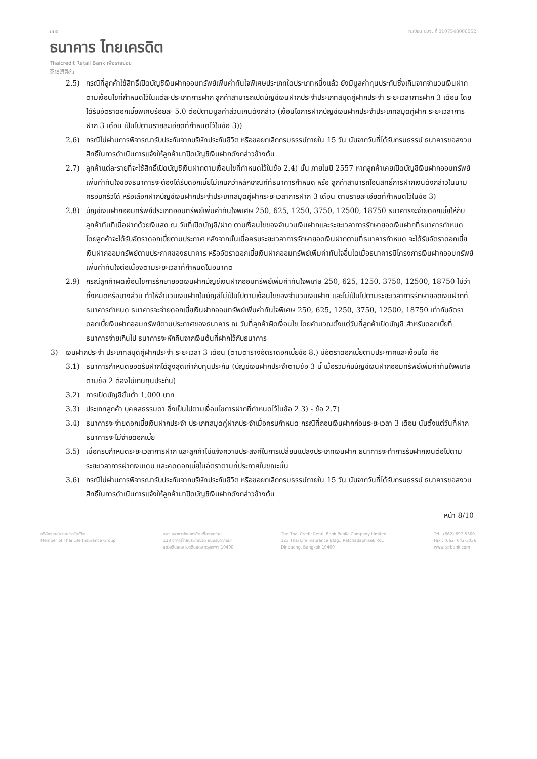บมจ.
ธนาคาร ไทยเครดิต
Thaicredit Retail Bank เพื่อรายย่อย
泰信貸銀行
ทะเบียน บมจ. ที่ 0107548000552
2.5) กรณีที่ลูกค้าใช้สิทธิ์เปิดบัญชีเงินฝากออมทรัพย์เพิ่มค่าทันใจพิเศษประเภทใดประเภทหนึ่งแล้ว ยังมีมูลค่าทุนประกันซึ่งเกินจากจำนวนเงินฝากตามเงื่อนไขที่กำหนดไว้ในแต่ละประเภทการฝาก ลูกค้าสามารถเปิดบัญชีเงินฝากประจำประเภทสมุดคู่ฝากประจำ ระยะเวลาการฝาก 3 เดือน โดยได้รับอัตราดอกเบี้ยพิเศษร้อยละ 5.0 ต่อปีตามมูลค่าส่วนเกินดังกล่าว (เงื่อนไขการฝากบัญชีเงินฝากประจำประเภทสมุดคู่ฝาก ระยะเวลาการฝาก 3 เดือน เป็นไปตามรายละเอียดที่กำหนดไว้ในข้อ 3))
2.6) กรณีไม่ผ่านการพิจารณารับประกันจากบริษัทประกันชีวิต หรือขอยกเลิกกรมธรรม์ภายใน 15 วัน นับจากวันที่ได้รับกรมธรรม์ ธนาคารขอสงวนสิทธิ์ในการดำเนินการแจ้งให้ลูกค้ามาปิดบัญชีเงินฝากดังกล่าวข้างต้น
2.7) ลูกค้าแต่ละรายที่จะใช้สิทธิ์เปิดบัญชีเงินฝากตามเงื่อนไขที่กำหนดไว้ในข้อ 2.4) นั้น ภายในปี 2557 หากลูกค้าเคยเปิดบัญชีเงินฝากออมทรัพย์เพิ่มค่าทันใจของธนาคารจะต้องได้รับดอกเบี้ยไม่เกินกว่าหลักเกณฑ์ที่ธนาคารกำหนด หรือ ลูกค้าสามารถโอนสิทธิ์การฝากเงินดังกล่าวในนามครอบครัวได้ หรือเลือกฝากบัญชีเงินฝากประจำประเภทสมุดคู่ฝากระยะเวลาการฝาก 3 เดือน ตามรายละเอียดที่กำหนดไว้ในข้อ 3)
2.8) บัญชีเงินฝากออมทรัพย์ประเภทออมทรัพย์เพิ่มค่าทันใจพิเศษ 250, 625, 1250, 3750, 12500, 18750 ธนาคารจะจ่ายดอกเบี้ยให้กับลูกค้าทันทีเมื่อฝากด้วยเงินสด ณ วันที่เปิดบัญชี/ฝาก ตามเงื่อนไขของจำนวนเงินฝากและระยะเวลาการรักษายอดเงินฝากที่ธนาคารกำหนด โดยลูกค้าจะได้รับอัตราดอกเบี้ยตามประกาศ หลังจากนั้นเมื่อครบระยะเวลาการรักษายอดเงินฝากตามที่ธนาคารกำหนด จะได้รับอัตราดอกเบี้ยเงินฝากออมทรัพย์ตามประกาศของธนาคาร หรืออัตราดอกเบี้ยเงินฝากออมทรัพย์เพิ่มค่าทันใจอื่นใดเมื่อธนาคารมีโครงการเงินฝากออมทรัพย์เพิ่มค่าทันใจต่อเนื่องตามระยะเวลาที่กำหนดในอนาคต
2.9) กรณีลูกค้าผิดเงื่อนไขการรักษายอดเงินฝากบัญชีเงินฝากออมทรัพย์เพิ่มค่าทันใจพิเศษ 250, 625, 1250, 3750, 12500, 18750 ไม่ว่าทั้งหมดหรือบางส่วน ทำให้จำนวนเงินฝากในบัญชีไม่เป็นไปตามเงื่อนไขของจำนวนเงินฝาก และไม่เป็นไปตามระยะเวลาการรักษายอดเงินฝากที่ธนาคารกำหนด ธนาคารจะจ่ายดอกเบี้ยเงินฝากออมทรัพย์เพิ่มค่าทันใจพิเศษ 250, 625, 1250, 3750, 12500, 18750 เท่ากับอัตราดอกเบี้ยเงินฝากออมทรัพย์ตามประกาศของธนาคาร ณ วันที่ลูกค้าผิดเงื่อนไข โดยคำนวณตั้งแต่วันที่ลูกค้าเปิดบัญชี สำหรับดอกเบี้ยที่ธนาคารจ่ายเกินไป ธนาคารจะหักคืนจากเงินต้นที่ฝากไว้กับธนาคาร
3) เงินฝากประจำ ประเภทสมุดคู่ฝากประจำ ระยะเวลา 3 เดือน (ตามตารางอัตราดอกเบี้ยข้อ 8.) มีอัตราดอกเบี้ยตามประกาศและเงื่อนไข คือ
3.1) ธนาคารกำหนดยอดรับฝากได้สูงสุดเท่ากับทุนประกัน (บัญชีเงินฝากประจำตามข้อ 3 นี้ เมื่อรวมกับบัญชีเงินฝากออมทรัพย์เพิ่มค่าทันใจพิเศษตามข้อ 2 ต้องไม่เกินทุนประกัน)
3.2) การเปิดบัญชีขั้นต่ำ 1,000 บาท
3.3) ประเภทลูกค้า บุคคลธรรมดา ซึ่งเป็นไปตามเงื่อนไขการฝากที่กำหนดไว้ในข้อ 2.3) - ข้อ 2.7)
3.4) ธนาคารจะจ่ายดอกเบี้ยเงินฝากประจำ ประเภทสมุดคู่ฝากประจำเมื่อครบกำหนด กรณีที่ถอนเงินฝากก่อนระยะเวลา 3 เดือน นับตั้งแต่วันที่ฝาก ธนาคารจะไม่จ่ายดอกเบี้ย
3.5) เมื่อครบกำหนดระยะเวลาการฝาก และลูกค้าไม่แจ้งความประสงค์ในการเปลี่ยนแปลงประเภทเงินฝาก ธนาคารจะทำการรับฝากเงินต่อไปตามระยะเวลาการฝากเงินเดิม และคิดดอกเบี้ยในอัตราตามที่ประกาศในขณะนั้น
3.6) กรณีไม่ผ่านการพิจารณารับประกันจากบริษัทประกันชีวิต หรือขอยกเลิกกรมธรรม์ภายใน 15 วัน นับจากวันที่ได้รับกรมธรรม์ ธนาคารขอสงวนสิทธิ์ในการดำเนินการแจ้งให้ลูกค้ามาปิดบัญชีเงินฝากดังกล่าวข้างต้น
หน้า 8/10
บริษัทในกลุ่มไทยประกันชีวิต
Member of Thai Life Insurance Group
บมจ.ธนาคารไทยเครดิต เพื่อรายย่อย
123 อาคารไทยประกันชีวิต ถนนรัชดาภิเษก
แขวงดินแดง เขตดินแดง กรุงเทพฯ 10400
The Thai Credit Retail Bank Public Company Limited
123 Thai Life Insurance Bldg., Ratchadaphisek Rd.,
Dindaeng, Bangkok 10400
Tel : (662) 697-5300
Fax : (662) 642-3036
www.tcrbank.com